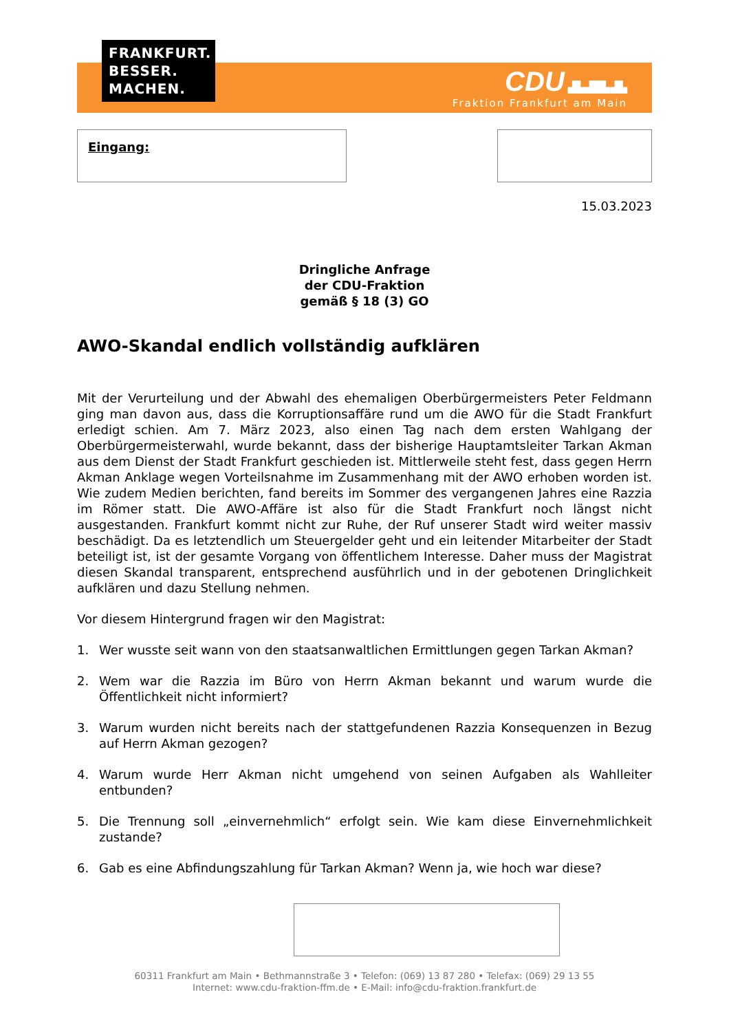FRANKFURT.
BESSER.
MACHEN.
CDU ▟▙▟█▙▟▙
Fraktion Frankfurt am Main
Eingang:
15.03.2023
Dringliche Anfrage
der CDU-Fraktion
gemäß § 18 (3) GO
AWO-Skandal endlich vollständig aufklären
Mit der Verurteilung und der Abwahl des ehemaligen Oberbürgermeisters Peter Feldmann ging man davon aus, dass die Korruptionsaffäre rund um die AWO für die Stadt Frankfurt erledigt schien. Am 7. März 2023, also einen Tag nach dem ersten Wahlgang der Oberbürgermeisterwahl, wurde bekannt, dass der bisherige Hauptamtsleiter Tarkan Akman aus dem Dienst der Stadt Frankfurt geschieden ist. Mittlerweile steht fest, dass gegen Herrn Akman Anklage wegen Vorteilsnahme im Zusammenhang mit der AWO erhoben worden ist. Wie zudem Medien berichten, fand bereits im Sommer des vergangenen Jahres eine Razzia im Römer statt. Die AWO-Affäre ist also für die Stadt Frankfurt noch längst nicht ausgestanden. Frankfurt kommt nicht zur Ruhe, der Ruf unserer Stadt wird weiter massiv beschädigt. Da es letztendlich um Steuergelder geht und ein leitender Mitarbeiter der Stadt beteiligt ist, ist der gesamte Vorgang von öffentlichem Interesse. Daher muss der Magistrat diesen Skandal transparent, entsprechend ausführlich und in der gebotenen Dringlichkeit aufklären und dazu Stellung nehmen.
Vor diesem Hintergrund fragen wir den Magistrat:
1. Wer wusste seit wann von den staatsanwaltlichen Ermittlungen gegen Tarkan Akman?
2. Wem war die Razzia im Büro von Herrn Akman bekannt und warum wurde die Öffentlichkeit nicht informiert?
3. Warum wurden nicht bereits nach der stattgefundenen Razzia Konsequenzen in Bezug auf Herrn Akman gezogen?
4. Warum wurde Herr Akman nicht umgehend von seinen Aufgaben als Wahlleiter entbunden?
5. Die Trennung soll „einvernehmlich“ erfolgt sein. Wie kam diese Einvernehmlichkeit zustande?
6. Gab es eine Abfindungszahlung für Tarkan Akman? Wenn ja, wie hoch war diese?
60311 Frankfurt am Main • Bethmannstraße 3 • Telefon: (069) 13 87 280 • Telefax: (069) 29 13 55
Internet: www.cdu-fraktion-ffm.de • E-Mail: info@cdu-fraktion.frankfurt.de